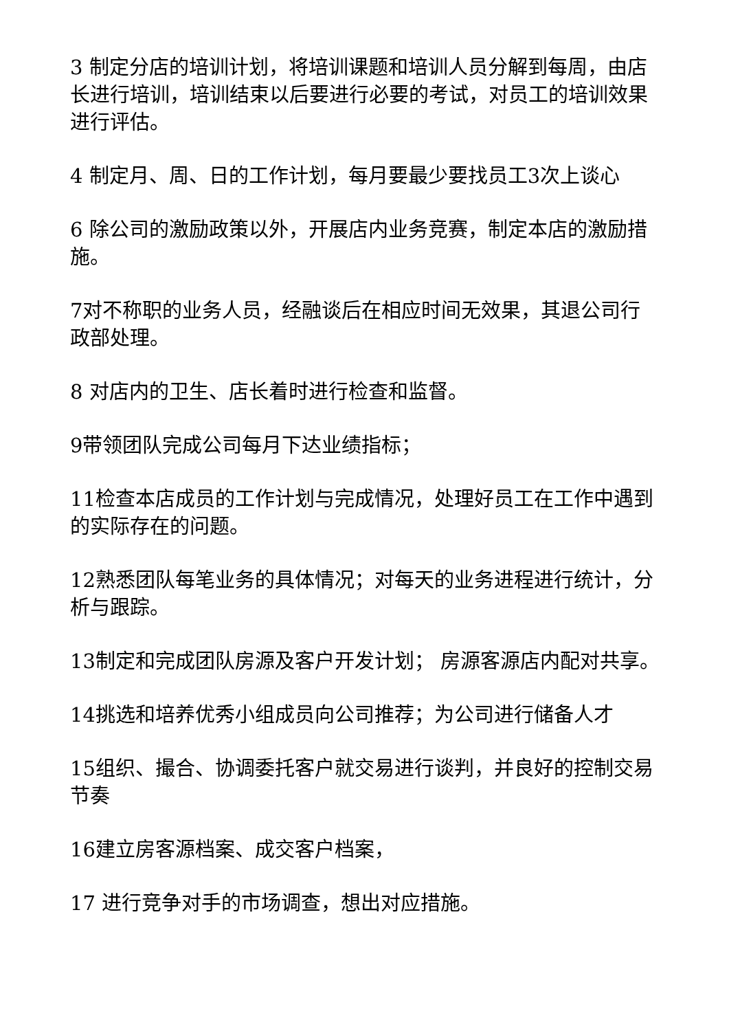3 制定分店的培训计划，将培训课题和培训人员分解到每周，由店长进行培训，培训结束以后要进行必要的考试，对员工的培训效果进行评估。
4 制定月、周、日的工作计划，每月要最少要找员工3次上谈心
6 除公司的激励政策以外，开展店内业务竞赛，制定本店的激励措施。
7对不称职的业务人员，经融谈后在相应时间无效果，其退公司行政部处理。
8 对店内的卫生、店长着时进行检查和监督。
9带领团队完成公司每月下达业绩指标；
11检查本店成员的工作计划与完成情况，处理好员工在工作中遇到的实际存在的问题。
12熟悉团队每笔业务的具体情况；对每天的业务进程进行统计，分析与跟踪。
13制定和完成团队房源及客户开发计划； 房源客源店内配对共享。
14挑选和培养优秀小组成员向公司推荐；为公司进行储备人才
15组织、撮合、协调委托客户就交易进行谈判，并良好的控制交易节奏
16建立房客源档案、成交客户档案，
17 进行竞争对手的市场调查，想出对应措施。